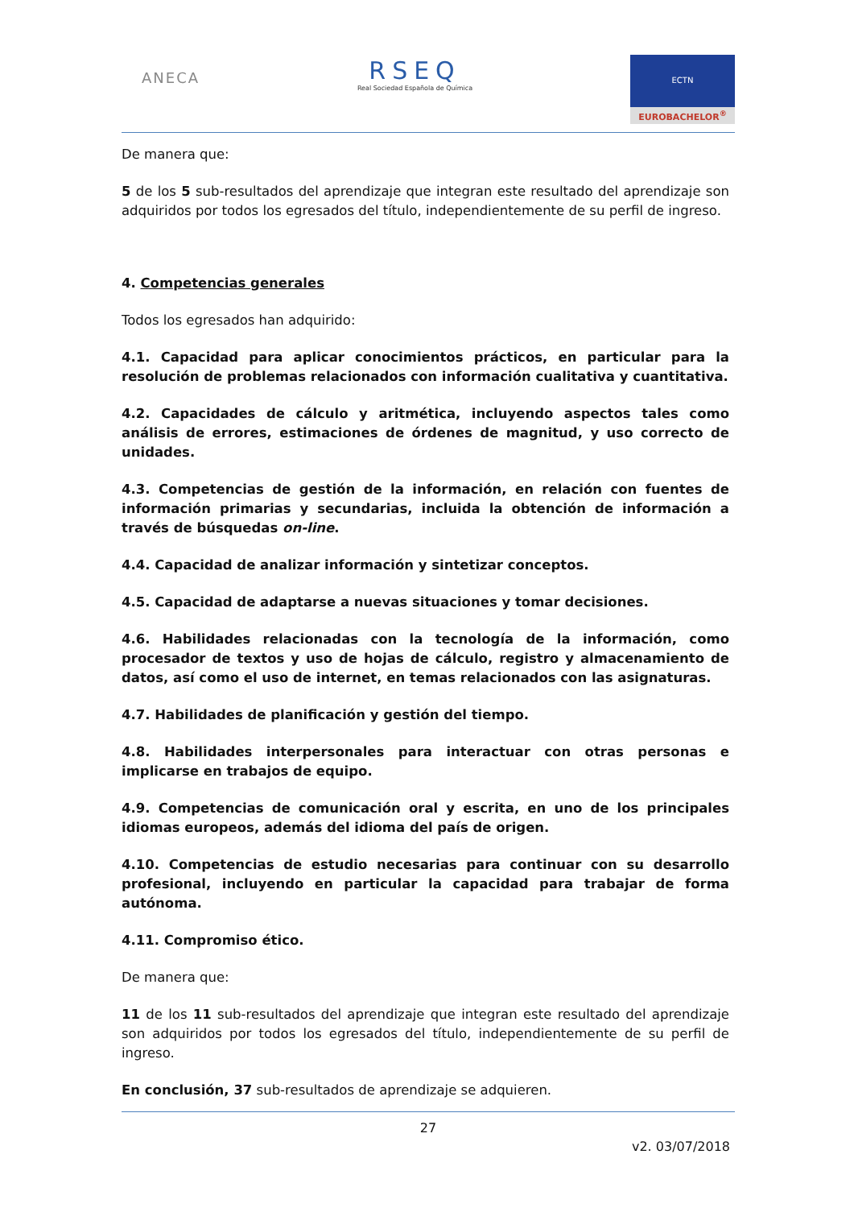ANECA
RSEQ
Real Sociedad Española de Química
ECTN
EUROBACHELOR<sup>®</sup>
De manera que:
5 de los 5 sub-resultados del aprendizaje que integran este resultado del aprendizaje son adquiridos por todos los egresados del título, independientemente de su perfil de ingreso.
4. Competencias generales
Todos los egresados han adquirido:
4.1. Capacidad para aplicar conocimientos prácticos, en particular para la resolución de problemas relacionados con información cualitativa y cuantitativa.
4.2. Capacidades de cálculo y aritmética, incluyendo aspectos tales como análisis de errores, estimaciones de órdenes de magnitud, y uso correcto de unidades.
4.3. Competencias de gestión de la información, en relación con fuentes de información primarias y secundarias, incluida la obtención de información a través de búsquedas on-line.
4.4. Capacidad de analizar información y sintetizar conceptos.
4.5. Capacidad de adaptarse a nuevas situaciones y tomar decisiones.
4.6. Habilidades relacionadas con la tecnología de la información, como procesador de textos y uso de hojas de cálculo, registro y almacenamiento de datos, así como el uso de internet, en temas relacionados con las asignaturas.
4.7. Habilidades de planificación y gestión del tiempo.
4.8. Habilidades interpersonales para interactuar con otras personas e implicarse en trabajos de equipo.
4.9. Competencias de comunicación oral y escrita, en uno de los principales idiomas europeos, además del idioma del país de origen.
4.10. Competencias de estudio necesarias para continuar con su desarrollo profesional, incluyendo en particular la capacidad para trabajar de forma autónoma.
4.11. Compromiso ético.
De manera que:
11 de los 11 sub-resultados del aprendizaje que integran este resultado del aprendizaje son adquiridos por todos los egresados del título, independientemente de su perfil de ingreso.
En conclusión, 37 sub-resultados de aprendizaje se adquieren.
27
v2. 03/07/2018